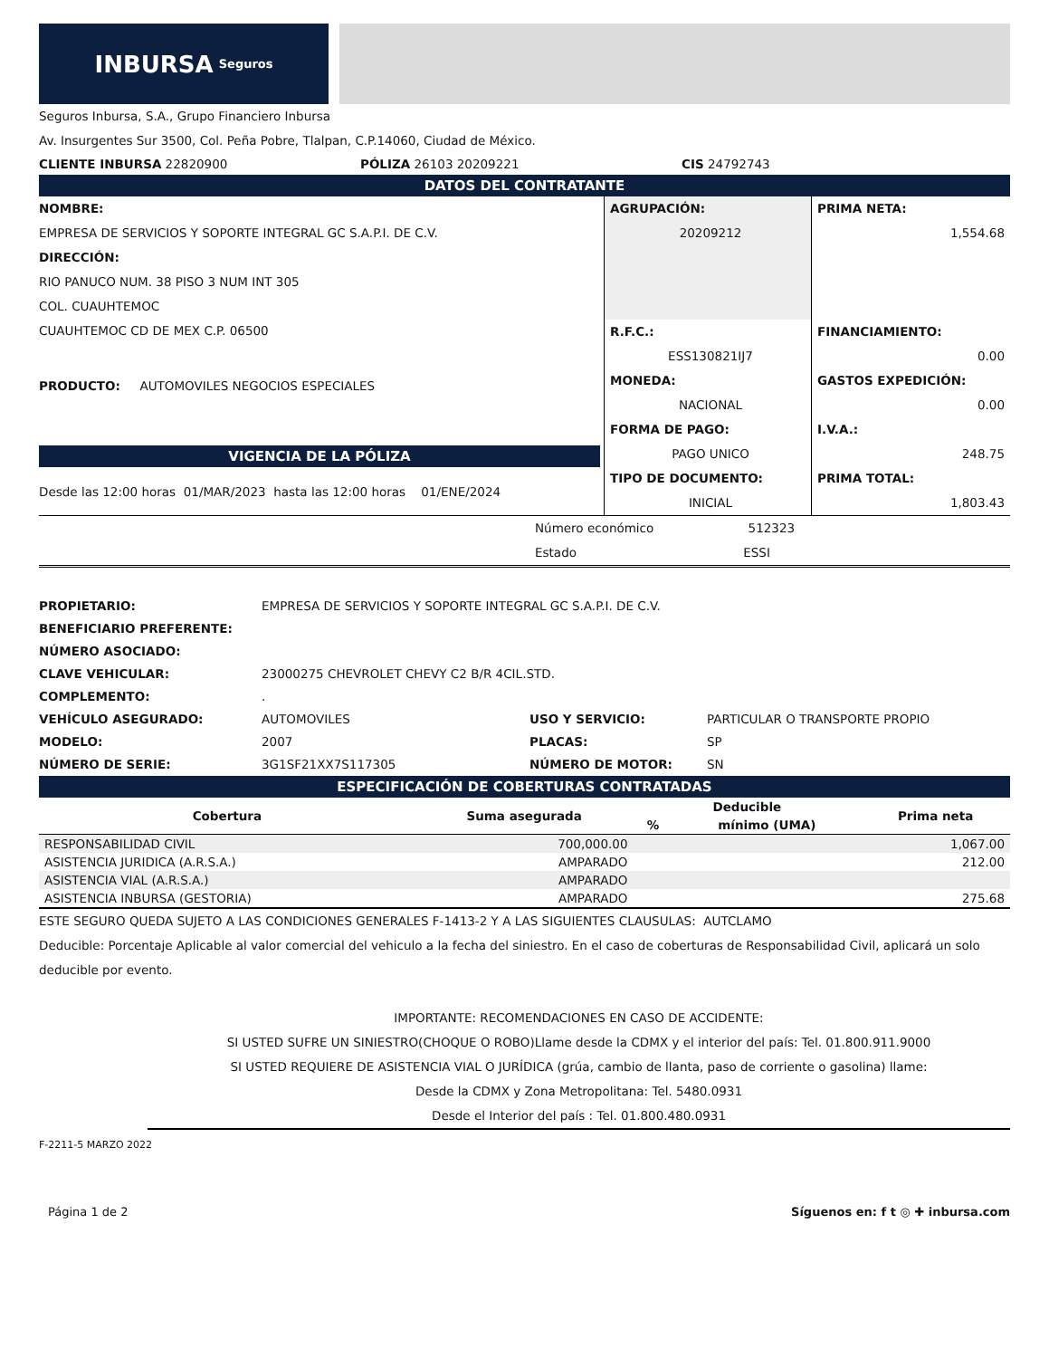INBURSA Seguros
Seguros Inbursa, S.A., Grupo Financiero Inbursa
Av. Insurgentes Sur 3500, Col. Peña Pobre, Tlalpan, C.P.14060, Ciudad de México.
CLIENTE INBURSA 22820900 PÓLIZA 26103 20209221 CIS 24792743
DATOS DEL CONTRATANTE
NOMBRE:
EMPRESA DE SERVICIOS Y SOPORTE INTEGRAL GC S.A.P.I. DE C.V.
DIRECCIÓN:
RIO PANUCO NUM. 38 PISO 3 NUM INT 305
COL. CUAUHTEMOC
CUAUHTEMOC CD DE MEX C.P. 06500
PRODUCTO: AUTOMOVILES NEGOCIOS ESPECIALES
VIGENCIA DE LA PÓLIZA
Desde las 12:00 horas 01/MAR/2023 hasta las 12:00 horas 01/ENE/2024
AGRUPACIÓN:
20209212
R.F.C.:
ESS130821IJ7
MONEDA:
NACIONAL
FORMA DE PAGO:
PAGO UNICO
TIPO DE DOCUMENTO:
INICIAL
PRIMA NETA:
1,554.68
FINANCIAMIENTO:
0.00
GASTOS EXPEDICIÓN:
0.00
I.V.A.:
248.75
PRIMA TOTAL:
1,803.43
Número económico 512323
Estado ESSI
PROPIETARIO: EMPRESA DE SERVICIOS Y SOPORTE INTEGRAL GC S.A.P.I. DE C.V.
BENEFICIARIO PREFERENTE:
NÚMERO ASOCIADO:
CLAVE VEHICULAR: 23000275 CHEVROLET CHEVY C2 B/R 4CIL.STD.
COMPLEMENTO:.
VEHÍCULO ASEGURADO: AUTOMOVILES USO Y SERVICIO: PARTICULAR O TRANSPORTE PROPIO
MODELO: 2007 PLACAS: SP
NÚMERO DE SERIE: 3G1SF21XX7S117305 NÚMERO DE MOTOR: SN
ESPECIFICACIÓN DE COBERTURAS CONTRATADAS
| Cobertura | Suma asegurada | Deducible | | Prima neta |
| --- | --- | --- | --- | --- |
| | | % | mínimo (UMA) | |
| RESPONSABILIDAD CIVIL | 700,000.00 | | | 1,067.00 |
| ASISTENCIA JURIDICA (A.R.S.A.) | AMPARADO | | | 212.00 |
| ASISTENCIA VIAL (A.R.S.A.) | AMPARADO | | | |
| ASISTENCIA INBURSA (GESTORIA) | AMPARADO | | | 275.68 |
ESTE SEGURO QUEDA SUJETO A LAS CONDICIONES GENERALES F-1413-2 Y A LAS SIGUIENTES CLAUSULAS: AUTCLAMO
Deducible: Porcentaje Aplicable al valor comercial del vehiculo a la fecha del siniestro. En el caso de coberturas de Responsabilidad Civil, aplicará un solo deducible por evento.
IMPORTANTE: RECOMENDACIONES EN CASO DE ACCIDENTE:
SI USTED SUFRE UN SINIESTRO(CHOQUE O ROBO)Llame desde la CDMX y el interior del país: Tel. 01.800.911.9000
SI USTED REQUIERE DE ASISTENCIA VIAL O JURÍDICA (grúa, cambio de llanta, paso de corriente o gasolina) llame:
Desde la CDMX y Zona Metropolitana: Tel. 5480.0931
Desde el Interior del país : Tel. 01.800.480.0931
F-2211-5 MARZO 2022
Página 1 de 2 Síguenos en: f t ◎ ✚ inbursa.com